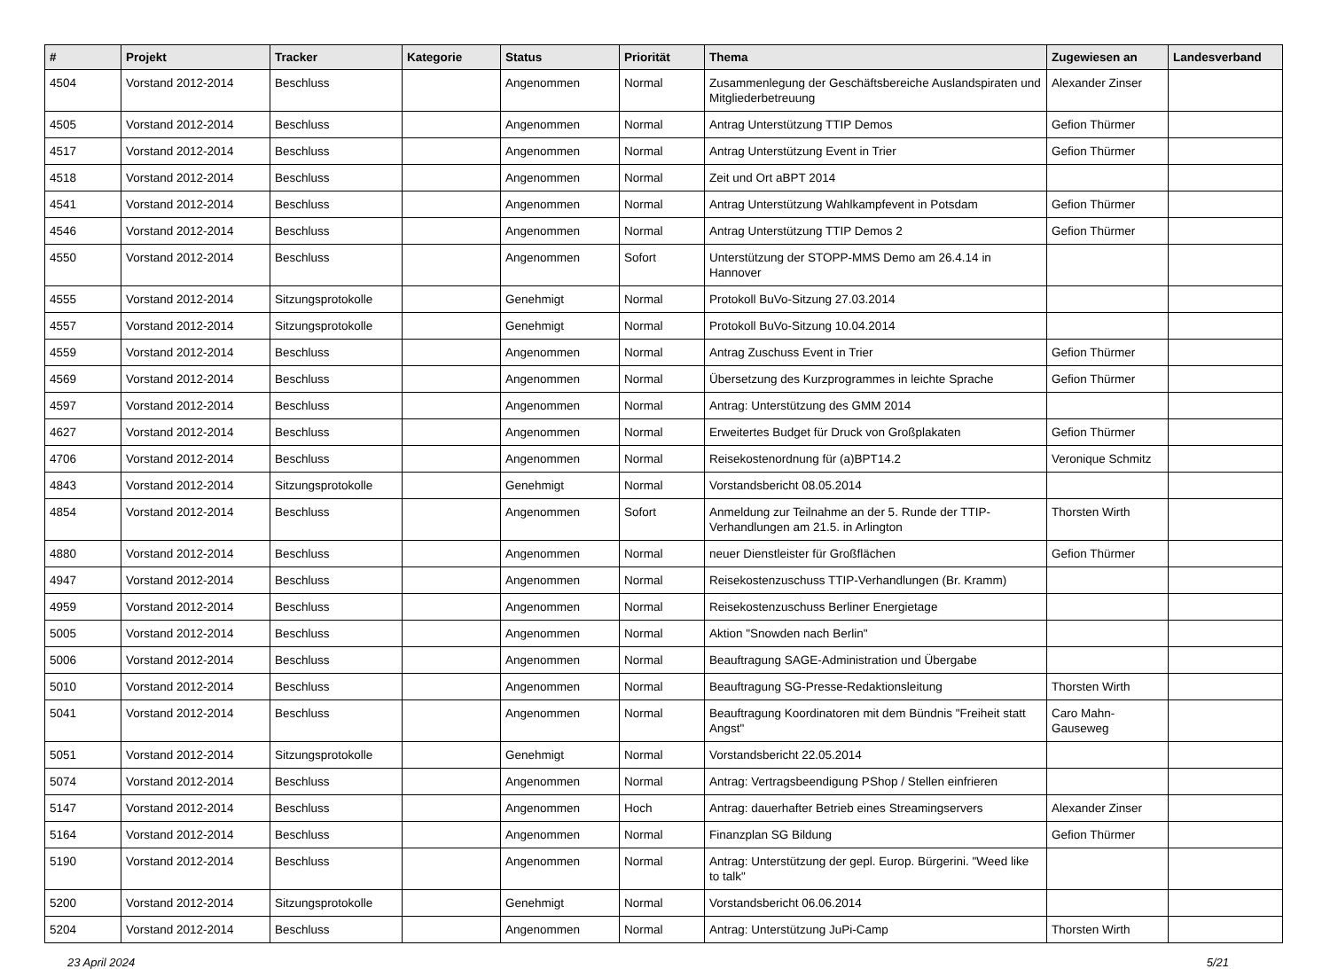| # | Projekt | Tracker | Kategorie | Status | Priorität | Thema | Zugewiesen an | Landesverband |
| --- | --- | --- | --- | --- | --- | --- | --- | --- |
| 4504 | Vorstand 2012-2014 | Beschluss | | Angenommen | Normal | Zusammenlegung der Geschäftsbereiche Auslandspiraten und Mitgliederbetreuung | Alexander Zinser | |
| 4505 | Vorstand 2012-2014 | Beschluss | | Angenommen | Normal | Antrag Unterstützung TTIP Demos | Gefion Thürmer | |
| 4517 | Vorstand 2012-2014 | Beschluss | | Angenommen | Normal | Antrag Unterstützung Event in Trier | Gefion Thürmer | |
| 4518 | Vorstand 2012-2014 | Beschluss | | Angenommen | Normal | Zeit und Ort aBPT 2014 | | |
| 4541 | Vorstand 2012-2014 | Beschluss | | Angenommen | Normal | Antrag Unterstützung Wahlkampfevent in Potsdam | Gefion Thürmer | |
| 4546 | Vorstand 2012-2014 | Beschluss | | Angenommen | Normal | Antrag Unterstützung TTIP Demos 2 | Gefion Thürmer | |
| 4550 | Vorstand 2012-2014 | Beschluss | | Angenommen | Sofort | Unterstützung der STOPP-MMS Demo am 26.4.14 in Hannover | | |
| 4555 | Vorstand 2012-2014 | Sitzungsprotokolle | | Genehmigt | Normal | Protokoll BuVo-Sitzung 27.03.2014 | | |
| 4557 | Vorstand 2012-2014 | Sitzungsprotokolle | | Genehmigt | Normal | Protokoll BuVo-Sitzung 10.04.2014 | | |
| 4559 | Vorstand 2012-2014 | Beschluss | | Angenommen | Normal | Antrag Zuschuss Event in Trier | Gefion Thürmer | |
| 4569 | Vorstand 2012-2014 | Beschluss | | Angenommen | Normal | Übersetzung des Kurzprogrammes in leichte Sprache | Gefion Thürmer | |
| 4597 | Vorstand 2012-2014 | Beschluss | | Angenommen | Normal | Antrag: Unterstützung des GMM 2014 | | |
| 4627 | Vorstand 2012-2014 | Beschluss | | Angenommen | Normal | Erweitertes Budget für Druck von Großplakaten | Gefion Thürmer | |
| 4706 | Vorstand 2012-2014 | Beschluss | | Angenommen | Normal | Reisekostenordnung für (a)BPT14.2 | Veronique Schmitz | |
| 4843 | Vorstand 2012-2014 | Sitzungsprotokolle | | Genehmigt | Normal | Vorstandsbericht 08.05.2014 | | |
| 4854 | Vorstand 2012-2014 | Beschluss | | Angenommen | Sofort | Anmeldung zur Teilnahme an der 5. Runde der TTIP-Verhandlungen am 21.5. in Arlington | Thorsten Wirth | |
| 4880 | Vorstand 2012-2014 | Beschluss | | Angenommen | Normal | neuer Dienstleister für Großflächen | Gefion Thürmer | |
| 4947 | Vorstand 2012-2014 | Beschluss | | Angenommen | Normal | Reisekostenzuschuss TTIP-Verhandlungen (Br. Kramm) | | |
| 4959 | Vorstand 2012-2014 | Beschluss | | Angenommen | Normal | Reisekostenzuschuss Berliner Energietage | | |
| 5005 | Vorstand 2012-2014 | Beschluss | | Angenommen | Normal | Aktion "Snowden nach Berlin" | | |
| 5006 | Vorstand 2012-2014 | Beschluss | | Angenommen | Normal | Beauftragung SAGE-Administration und Übergabe | | |
| 5010 | Vorstand 2012-2014 | Beschluss | | Angenommen | Normal | Beauftragung SG-Presse-Redaktionsleitung | Thorsten Wirth | |
| 5041 | Vorstand 2012-2014 | Beschluss | | Angenommen | Normal | Beauftragung Koordinatoren mit dem Bündnis "Freiheit statt Angst" | Caro Mahn-Gauseweg | |
| 5051 | Vorstand 2012-2014 | Sitzungsprotokolle | | Genehmigt | Normal | Vorstandsbericht 22.05.2014 | | |
| 5074 | Vorstand 2012-2014 | Beschluss | | Angenommen | Normal | Antrag: Vertragsbeendigung PShop / Stellen einfrieren | | |
| 5147 | Vorstand 2012-2014 | Beschluss | | Angenommen | Hoch | Antrag: dauerhafter Betrieb eines Streamingservers | Alexander Zinser | |
| 5164 | Vorstand 2012-2014 | Beschluss | | Angenommen | Normal | Finanzplan SG Bildung | Gefion Thürmer | |
| 5190 | Vorstand 2012-2014 | Beschluss | | Angenommen | Normal | Antrag: Unterstützung der gepl. Europ. Bürgerini. "Weed like to talk" | | |
| 5200 | Vorstand 2012-2014 | Sitzungsprotokolle | | Genehmigt | Normal | Vorstandsbericht 06.06.2014 | | |
| 5204 | Vorstand 2012-2014 | Beschluss | | Angenommen | Normal | Antrag: Unterstützung JuPi-Camp | Thorsten Wirth | |
23 April 2024 5/21